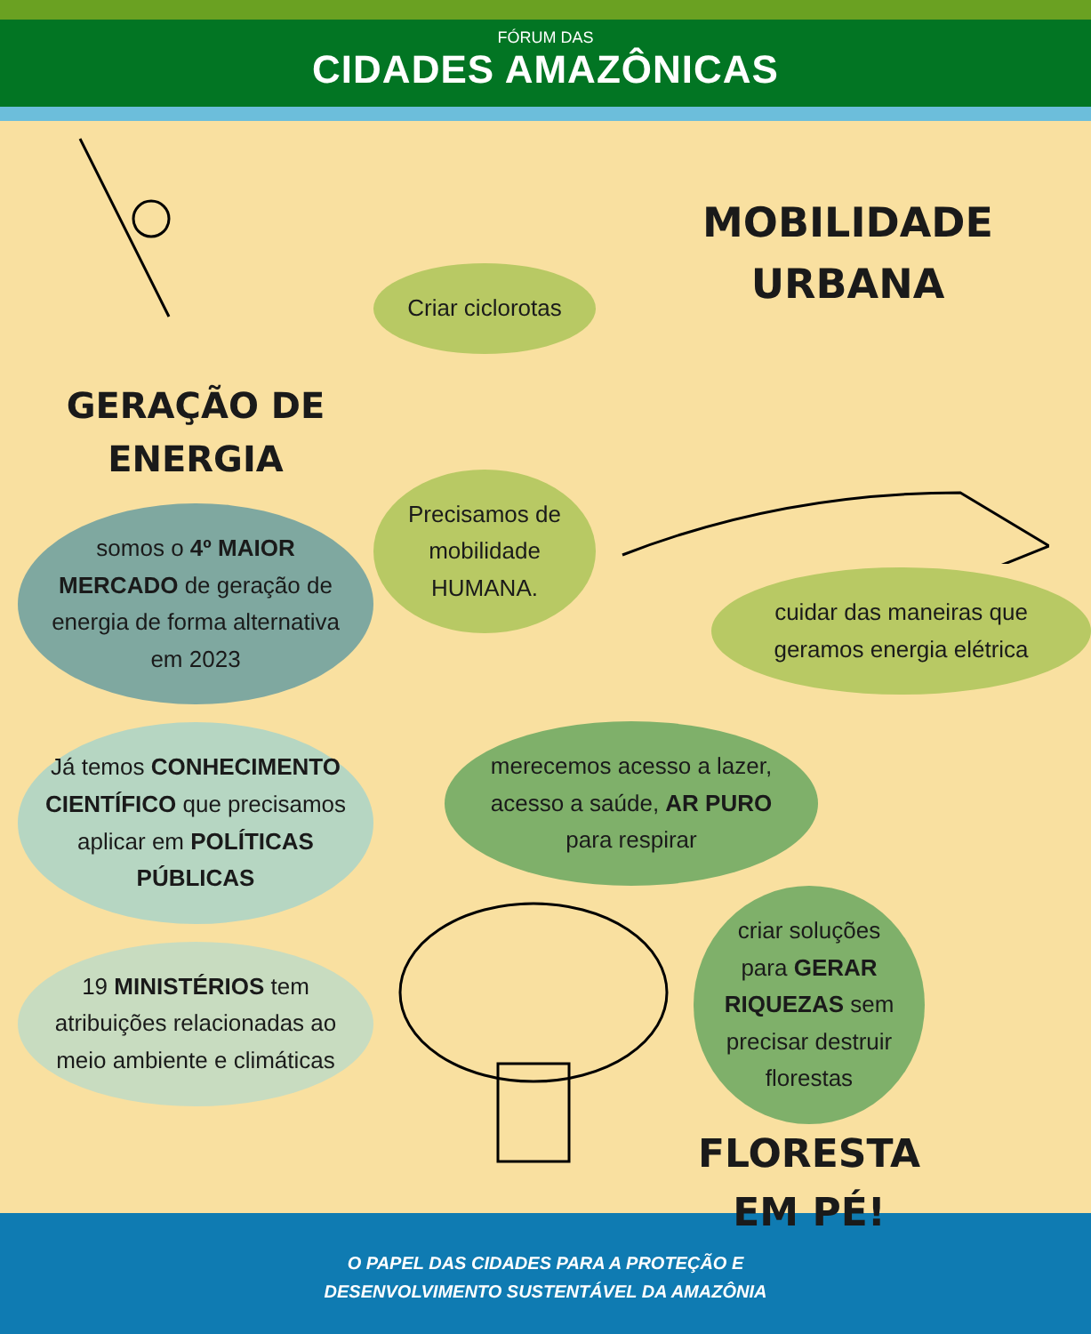FÓRUM DAS
CIDADES AMAZÔNICAS
GERAÇÃO DE
ENERGIA
somos o 4º MAIOR MERCADO de geração de energia de forma alternativa em 2023
Já temos CONHECIMENTO CIENTÍFICO que precisamos aplicar em POLÍTICAS PÚBLICAS
19 MINISTÉRIOS tem atribuições relacionadas ao meio ambiente e climáticas
Criar ciclorotas
Precisamos de mobilidade HUMANA.
MOBILIDADE
URBANA
cuidar das maneiras que geramos energia elétrica
merecemos acesso a lazer, acesso a saúde, AR PURO para respirar
criar soluções para GERAR RIQUEZAS sem precisar destruir florestas
FLORESTA
EM PÉ!
O PAPEL DAS CIDADES PARA A PROTEÇÃO E
DESENVOLVIMENTO SUSTENTÁVEL DA AMAZÔNIA